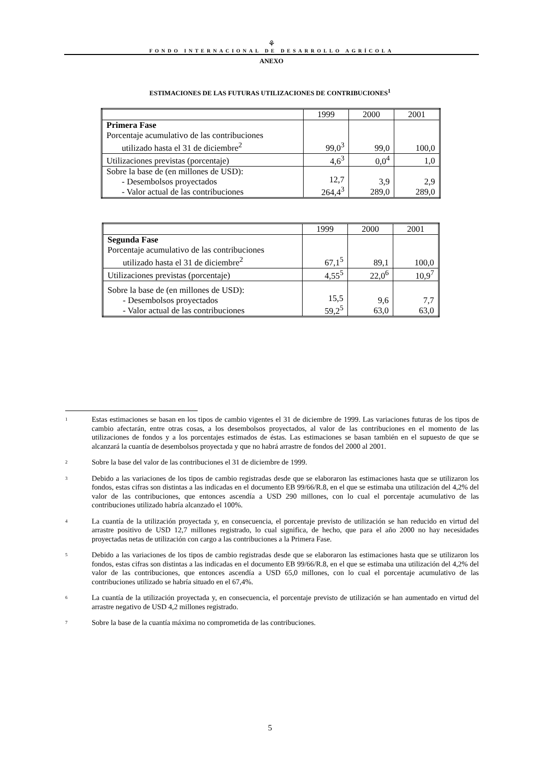⚘
FONDO INTERNACIONAL DE DESARROLLO AGRÍCOLA
ANEXO
ESTIMACIONES DE LAS FUTURAS UTILIZACIONES DE CONTRIBUCIONES<sup>1</sup>
| | 1999 | 2000 | 2001 |
| Primera Fase Porcentaje acumulativo de las contribuciones utilizado hasta el 31 de diciembre<sup>2</sup> | 99,0<sup>3</sup> | 99,0 | 100,0 |
| Utilizaciones previstas (porcentaje) | 4,6<sup>3</sup> | 0,0<sup>4</sup> | 1,0 |
| Sobre la base de (en millones de USD): - Desembolsos proyectados - Valor actual de las contribuciones | 12,7 264,4<sup>3</sup> | 3,9 289,0 | 2,9 289,0 |
| | 1999 | 2000 | 2001 |
| Segunda Fase Porcentaje acumulativo de las contribuciones utilizado hasta el 31 de diciembre<sup>2</sup> | 67,1<sup>5</sup> | 89,1 | 100,0 |
| Utilizaciones previstas (porcentaje) | 4,55<sup>5</sup> | 22,0<sup>6</sup> | 10,9<sup>7</sup> |
| Sobre la base de (en millones de USD): - Desembolsos proyectados - Valor actual de las contribuciones | 15,5 59,2<sup>5</sup> | 9,6 63,0 | 7,7 63,0 |
<sup>1</sup>
Estas estimaciones se basan en los tipos de cambio vigentes el 31 de diciembre de 1999. Las variaciones futuras de los tipos de cambio afectarán, entre otras cosas, a los desembolsos proyectados, al valor de las contribuciones en el momento de las utilizaciones de fondos y a los porcentajes estimados de éstas. Las estimaciones se basan también en el supuesto de que se alcanzará la cuantía de desembolsos proyectada y que no habrá arrastre de fondos del 2000 al 2001.
<sup>2</sup>
Sobre la base del valor de las contribuciones el 31 de diciembre de 1999.
<sup>3</sup>
Debido a las variaciones de los tipos de cambio registradas desde que se elaboraron las estimaciones hasta que se utilizaron los fondos, estas cifras son distintas a las indicadas en el documento EB 99/66/R.8, en el que se estimaba una utilización del 4,2% del valor de las contribuciones, que entonces ascendía a USD 290 millones, con lo cual el porcentaje acumulativo de las contribuciones utilizado habría alcanzado el 100%.
<sup>4</sup>
La cuantía de la utilización proyectada y, en consecuencia, el porcentaje previsto de utilización se han reducido en virtud del arrastre positivo de USD 12,7 millones registrado, lo cual significa, de hecho, que para el año 2000 no hay necesidades proyectadas netas de utilización con cargo a las contribuciones a la Primera Fase.
<sup>5</sup>
Debido a las variaciones de los tipos de cambio registradas desde que se elaboraron las estimaciones hasta que se utilizaron los fondos, estas cifras son distintas a las indicadas en el documento EB 99/66/R.8, en el que se estimaba una utilización del 4,2% del valor de las contribuciones, que entonces ascendía a USD 65,0 millones, con lo cual el porcentaje acumulativo de las contribuciones utilizado se habría situado en el 67,4%.
<sup>6</sup>
La cuantía de la utilización proyectada y, en consecuencia, el porcentaje previsto de utilización se han aumentado en virtud del arrastre negativo de USD 4,2 millones registrado.
<sup>7</sup>
Sobre la base de la cuantía máxima no comprometida de las contribuciones.
5